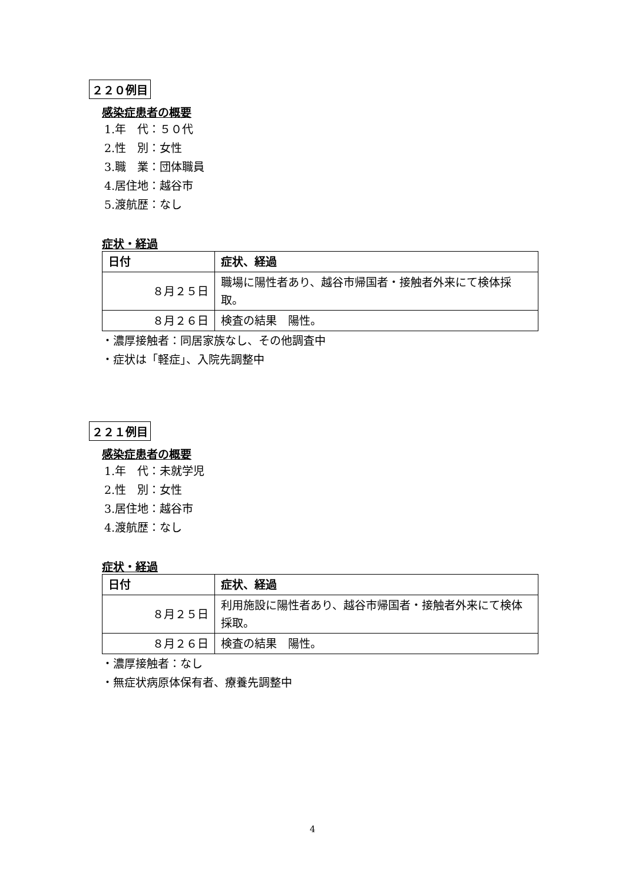２２０例目
感染症患者の概要
1.年　代：５０代
2.性　別：女性
3.職　業：団体職員
4.居住地：越谷市
5.渡航歴：なし
症状・経過
| 日付 | 症状、経過 |
| --- | --- |
| ８月２５日 | 職場に陽性者あり、越谷市帰国者・接触者外来にて検体採取。 |
| ８月２６日 | 検査の結果 陽性。 |
・濃厚接触者：同居家族なし、その他調査中
・症状は「軽症」、入院先調整中
２２１例目
感染症患者の概要
1.年　代：未就学児
2.性　別：女性
3.居住地：越谷市
4.渡航歴：なし
症状・経過
| 日付 | 症状、経過 |
| --- | --- |
| ８月２５日 | 利用施設に陽性者あり、越谷市帰国者・接触者外来にて検体採取。 |
| ８月２６日 | 検査の結果 陽性。 |
・濃厚接触者：なし
・無症状病原体保有者、療養先調整中
4